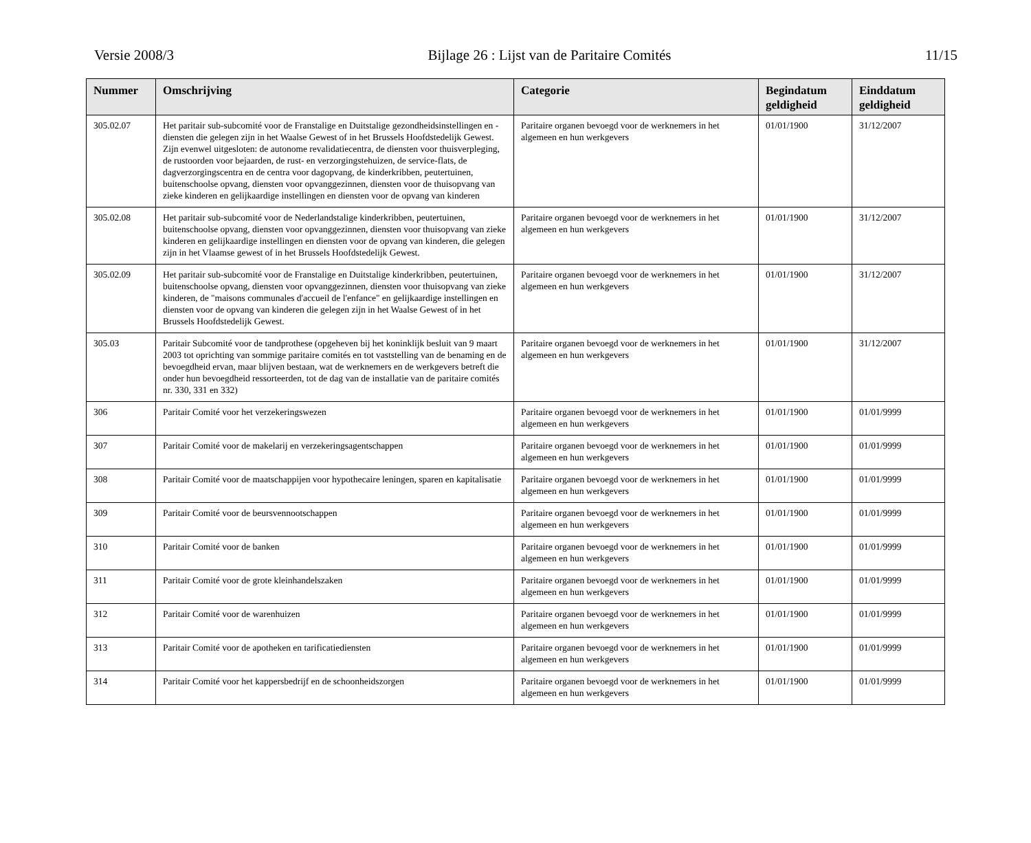Versie 2008/3 Bijlage 26 : Lijst van de Paritaire Comités 11/15
| Nummer | Omschrijving | Categorie | Begindatum geldigheid | Einddatum geldigheid |
| --- | --- | --- | --- | --- |
| 305.02.07 | Het paritair sub-subcomité voor de Franstalige en Duitstalige gezondheidsinstellingen en -diensten die gelegen zijn in het Waalse Gewest of in het Brussels Hoofdstedelijk Gewest. Zijn evenwel uitgesloten: de autonome revalidatiecentra, de diensten voor thuisverpleging, de rustoorden voor bejaarden, de rust- en verzorgingstehuizen, de service-flats, de dagverzorgingscentra en de centra voor dagopvang, de kinderkribben, peutertuinen, buitenschoolse opvang, diensten voor opvanggezinnen, diensten voor de thuisopvang van zieke kinderen en gelijkaardige instellingen en diensten voor de opvang van kinderen | Paritaire organen bevoegd voor de werknemers in het algemeen en hun werkgevers | 01/01/1900 | 31/12/2007 |
| 305.02.08 | Het paritair sub-subcomité voor de Nederlandstalige kinderkribben, peutertuinen, buitenschoolse opvang, diensten voor opvanggezinnen, diensten voor thuisopvang van zieke kinderen en gelijkaardige instellingen en diensten voor de opvang van kinderen, die gelegen zijn in het Vlaamse gewest of in het Brussels Hoofdstedelijk Gewest. | Paritaire organen bevoegd voor de werknemers in het algemeen en hun werkgevers | 01/01/1900 | 31/12/2007 |
| 305.02.09 | Het paritair sub-subcomité voor de Franstalige en Duitstalige kinderkribben, peutertuinen, buitenschoolse opvang, diensten voor opvanggezinnen, diensten voor thuisopvang van zieke kinderen, de "maisons communales d'accueil de l'enfance" en gelijkaardige instellingen en diensten voor de opvang van kinderen die gelegen zijn in het Waalse Gewest of in het Brussels Hoofdstedelijk Gewest. | Paritaire organen bevoegd voor de werknemers in het algemeen en hun werkgevers | 01/01/1900 | 31/12/2007 |
| 305.03 | Paritair Subcomité voor de tandprothese (opgeheven bij het koninklijk besluit van 9 maart 2003 tot oprichting van sommige paritaire comités en tot vaststelling van de benaming en de bevoegdheid ervan, maar blijven bestaan, wat de werknemers en de werkgevers betreft die onder hun bevoegdheid ressorteerden, tot de dag van de installatie van de paritaire comités nr. 330, 331 en 332) | Paritaire organen bevoegd voor de werknemers in het algemeen en hun werkgevers | 01/01/1900 | 31/12/2007 |
| 306 | Paritair Comité voor het verzekeringswezen | Paritaire organen bevoegd voor de werknemers in het algemeen en hun werkgevers | 01/01/1900 | 01/01/9999 |
| 307 | Paritair Comité voor de makelarij en verzekeringsagentschappen | Paritaire organen bevoegd voor de werknemers in het algemeen en hun werkgevers | 01/01/1900 | 01/01/9999 |
| 308 | Paritair Comité voor de maatschappijen voor hypothecaire leningen, sparen en kapitalisatie | Paritaire organen bevoegd voor de werknemers in het algemeen en hun werkgevers | 01/01/1900 | 01/01/9999 |
| 309 | Paritair Comité voor de beursvennootschappen | Paritaire organen bevoegd voor de werknemers in het algemeen en hun werkgevers | 01/01/1900 | 01/01/9999 |
| 310 | Paritair Comité voor de banken | Paritaire organen bevoegd voor de werknemers in het algemeen en hun werkgevers | 01/01/1900 | 01/01/9999 |
| 311 | Paritair Comité voor de grote kleinhandelszaken | Paritaire organen bevoegd voor de werknemers in het algemeen en hun werkgevers | 01/01/1900 | 01/01/9999 |
| 312 | Paritair Comité voor de warenhuizen | Paritaire organen bevoegd voor de werknemers in het algemeen en hun werkgevers | 01/01/1900 | 01/01/9999 |
| 313 | Paritair Comité voor de apotheken en tarificatiediensten | Paritaire organen bevoegd voor de werknemers in het algemeen en hun werkgevers | 01/01/1900 | 01/01/9999 |
| 314 | Paritair Comité voor het kappersbedrijf en de schoonheidszorgen | Paritaire organen bevoegd voor de werknemers in het algemeen en hun werkgevers | 01/01/1900 | 01/01/9999 |